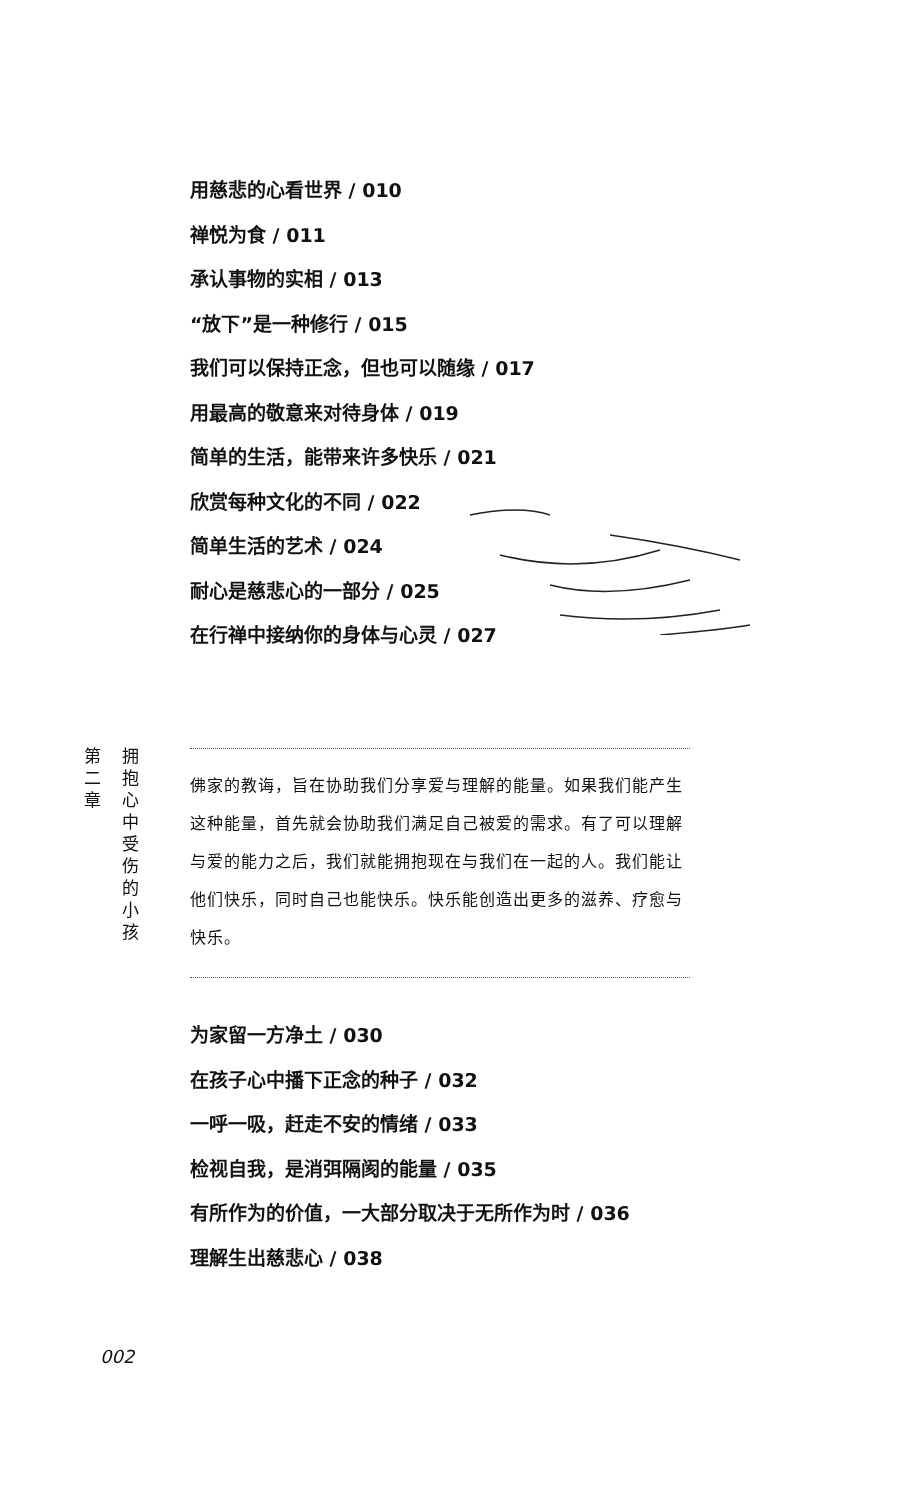用慈悲的心看世界 / 010
禅悦为食 / 011
承认事物的实相 / 013
“放下”是一种修行 / 015
我们可以保持正念，但也可以随缘 / 017
用最高的敬意来对待身体 / 019
简单的生活，能带来许多快乐 / 021
欣赏每种文化的不同 / 022
简单生活的艺术 / 024
耐心是慈悲心的一部分 / 025
在行禅中接纳你的身体与心灵 / 027
第
二
章
拥
抱
心
中
受
伤
的
小
孩
佛家的教诲，旨在协助我们分享爱与理解的能量。如果我们能产生这种能量，首先就会协助我们满足自己被爱的需求。有了可以理解与爱的能力之后，我们就能拥抱现在与我们在一起的人。我们能让他们快乐，同时自己也能快乐。快乐能创造出更多的滋养、疗愈与快乐。
为家留一方净土 / 030
在孩子心中播下正念的种子 / 032
一呼一吸，赶走不安的情绪 / 033
检视自我，是消弭隔阂的能量 / 035
有所作为的价值，一大部分取决于无所作为时 / 036
理解生出慈悲心 / 038
002